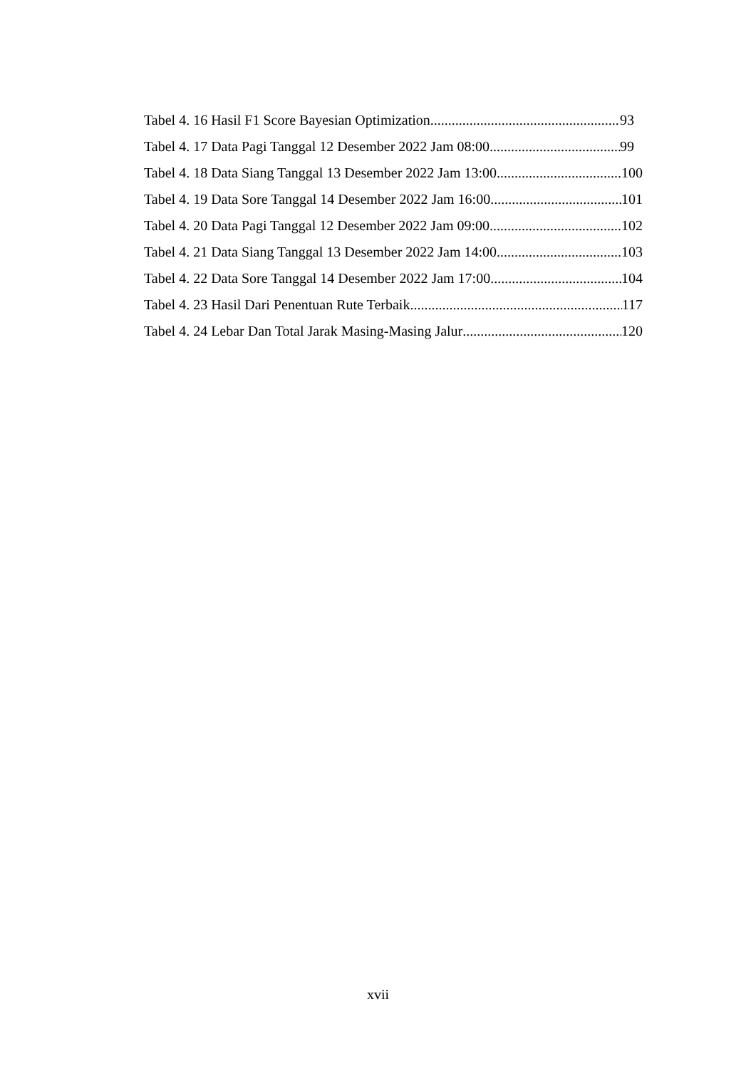Tabel 4. 16 Hasil F1 Score Bayesian Optimization 93
Tabel 4. 17 Data Pagi Tanggal 12 Desember 2022 Jam 08:00 99
Tabel 4. 18 Data Siang Tanggal 13 Desember 2022 Jam 13:00 100
Tabel 4. 19 Data Sore Tanggal 14 Desember 2022 Jam 16:00 101
Tabel 4. 20 Data Pagi Tanggal 12 Desember 2022 Jam 09:00 102
Tabel 4. 21 Data Siang Tanggal 13 Desember 2022 Jam 14:00 103
Tabel 4. 22 Data Sore Tanggal 14 Desember 2022 Jam 17:00 104
Tabel 4. 23 Hasil Dari Penentuan Rute Terbaik 117
Tabel 4. 24 Lebar Dan Total Jarak Masing-Masing Jalur 120
xvii